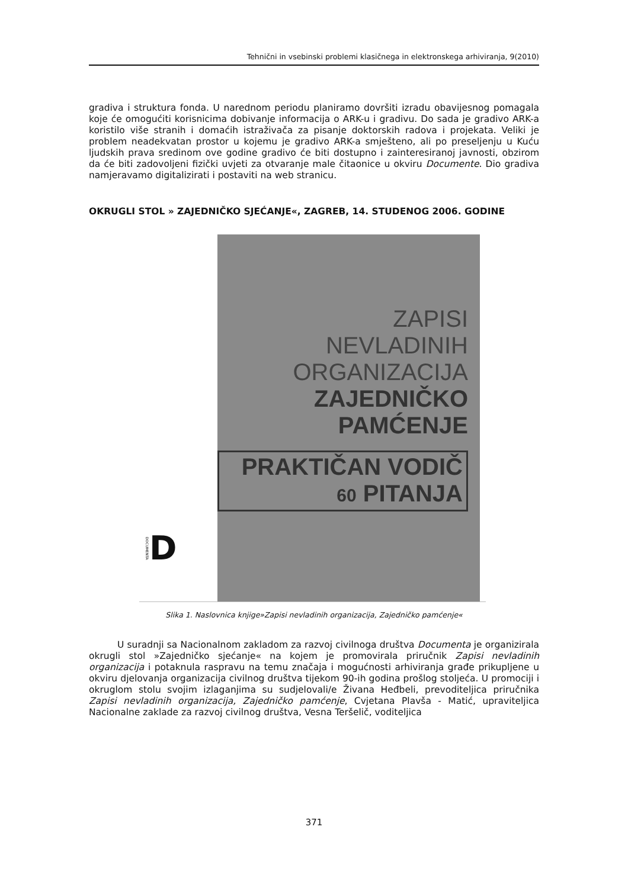Tehnični in vsebinski problemi klasičnega in elektronskega arhiviranja, 9(2010)
gradiva i struktura fonda. U narednom periodu planiramo dovršiti izradu obavijesnog pomagala koje će omogućiti korisnicima dobivanje informacija o ARK-u i gradivu. Do sada je gradivo ARK-a koristilo više stranih i domaćih istraživača za pisanje doktorskih radova i projekata. Veliki je problem neadekvatan prostor u kojemu je gradivo ARK-a smješteno, ali po preseljenju u Kuću ljudskih prava sredinom ove godine gradivo će biti dostupno i zainteresiranoj javnosti, obzirom da će biti zadovoljeni fizički uvjeti za otvaranje male čitaonice u okviru Documente. Dio gradiva namjeravamo digitalizirati i postaviti na web stranicu.
OKRUGLI STOL » ZAJEDNIČKO SJEĆANJE«, ZAGREB, 14. STUDENOG 2006. GODINE
DOCUMENTA D
ZAPISI
NEVLADINIH
ORGANIZACIJA
ZAJEDNIČKO
PAMĆENJE
PRAKTIČAN VODIČ 60 PITANJA
Slika 1. Naslovnica knjige»Zapisi nevladinih organizacija, Zajedničko pamćenje«
U suradnji sa Nacionalnom zakladom za razvoj civilnoga društva Documenta je organizirala okrugli stol »Zajedničko sjećanje« na kojem je promovirala priručnik Zapisi nevladinih organizacija i potaknula raspravu na temu značaja i mogućnosti arhiviranja građe prikupljene u okviru djelovanja organizacija civilnog društva tijekom 90-ih godina prošlog stoljeća. U promociji i okruglom stolu svojim izlaganjima su sudjelovali/e Živana Heđbeli, prevoditeljica priručnika Zapisi nevladinih organizacija, Zajedničko pamćenje, Cvjetana Plavša - Matić, upraviteljica Nacionalne zaklade za razvoj civilnog društva, Vesna Teršelič, voditeljica
371